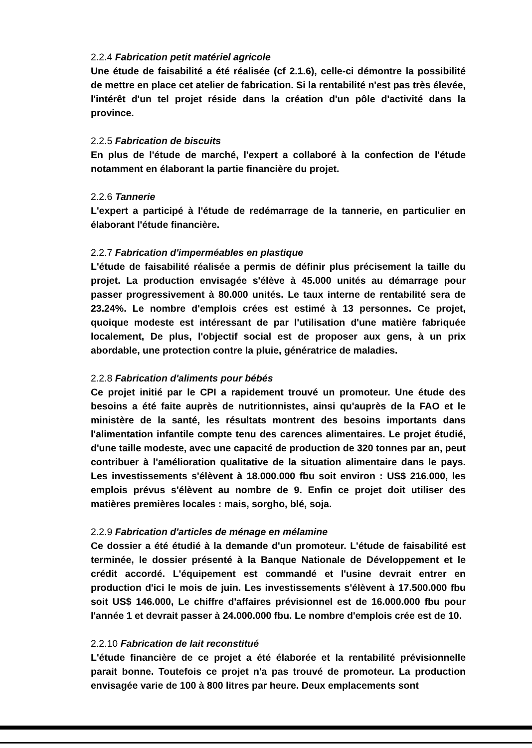2.2.4 Fabrication petit matériel agricole
Une étude de faisabilité a été réalisée (cf 2.1.6), celle-ci démontre la possibilité de mettre en place cet atelier de fabrication. Si la rentabilité n'est pas très élevée, l'intérêt d'un tel projet réside dans la création d'un pôle d'activité dans la province.
2.2.5 Fabrication de biscuits
En plus de l'étude de marché, l'expert a collaboré à la confection de l'étude notamment en élaborant la partie financière du projet.
2.2.6 Tannerie
L'expert a participé à l'étude de redémarrage de la tannerie, en particulier en élaborant l'étude financière.
2.2.7 Fabrication d'imperméables en plastique
L'étude de faisabilité réalisée a permis de définir plus précisement la taille du projet. La production envisagée s'élève à 45.000 unités au démarrage pour passer progressivement à 80.000 unités. Le taux interne de rentabilité sera de 23.24%. Le nombre d'emplois crées est estimé à 13 personnes. Ce projet, quoique modeste est intéressant de par l'utilisation d'une matière fabriquée localement, De plus, l'objectif social est de proposer aux gens, à un prix abordable, une protection contre la pluie, génératrice de maladies.
2.2.8 Fabrication d'aliments pour bébés
Ce projet initié par le CPI a rapidement trouvé un promoteur. Une étude des besoins a été faite auprès de nutritionnistes, ainsi qu'auprès de la FAO et le ministère de la santé, les résultats montrent des besoins importants dans l'alimentation infantile compte tenu des carences alimentaires. Le projet étudié, d'une taille modeste, avec une capacité de production de 320 tonnes par an, peut contribuer à l'amélioration qualitative de la situation alimentaire dans le pays. Les investissements s'élèvent à 18.000.000 fbu soit environ : US$ 216.000, les emplois prévus s'élèvent au nombre de 9. Enfin ce projet doit utiliser des matières premières locales : mais, sorgho, blé, soja.
2.2.9 Fabrication d'articles de ménage en mélamine
Ce dossier a été étudié à la demande d'un promoteur. L'étude de faisabilité est terminée, le dossier présenté à la Banque Nationale de Développement et le crédit accordé. L'équipement est commandé et l'usine devrait entrer en production d'ici le mois de juin. Les investissements s'élèvent à 17.500.000 fbu soit US$ 146.000, Le chiffre d'affaires prévisionnel est de 16.000.000 fbu pour l'année 1 et devrait passer à 24.000.000 fbu. Le nombre d'emplois crée est de 10.
2.2.10 Fabrication de lait reconstitué
L'étude financière de ce projet a été élaborée et la rentabilité prévisionnelle parait bonne. Toutefois ce projet n'a pas trouvé de promoteur. La production envisagée varie de 100 à 800 litres par heure. Deux emplacements sont